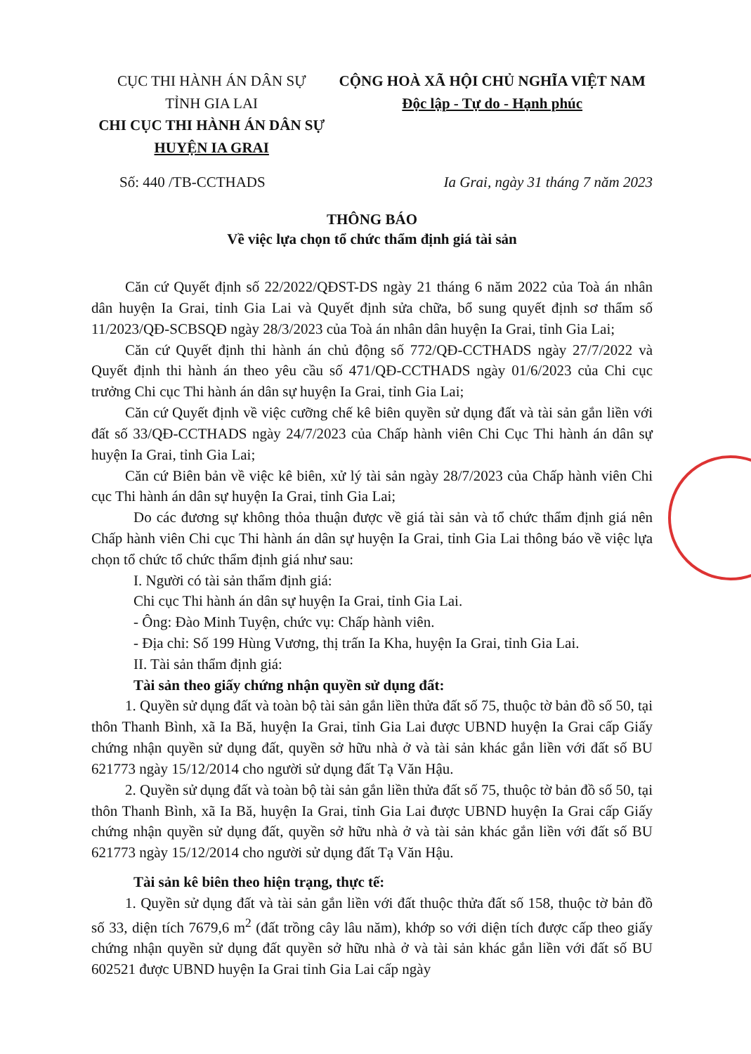CỤC THI HÀNH ÁN DÂN SỰ
TỈNH GIA LAI
CHI CỤC THI HÀNH ÁN DÂN SỰ
HUYỆN IA GRAI
CỘNG HOÀ XÃ HỘI CHỦ NGHĨA VIỆT NAM
Độc lập - Tự do - Hạnh phúc
Số: 440 /TB-CCTHADS Ia Grai, ngày 31 tháng 7 năm 2023
THÔNG BÁO
Về việc lựa chọn tổ chức thẩm định giá tài sản
Căn cứ Quyết định số 22/2022/QĐST-DS ngày 21 tháng 6 năm 2022 của Toà án nhân dân huyện Ia Grai, tỉnh Gia Lai và Quyết định sửa chữa, bổ sung quyết định sơ thẩm số 11/2023/QĐ-SCBSQĐ ngày 28/3/2023 của Toà án nhân dân huyện Ia Grai, tỉnh Gia Lai;
Căn cứ Quyết định thi hành án chủ động số 772/QĐ-CCTHADS ngày 27/7/2022 và Quyết định thi hành án theo yêu cầu số 471/QĐ-CCTHADS ngày 01/6/2023 của Chi cục trưởng Chi cục Thi hành án dân sự huyện Ia Grai, tỉnh Gia Lai;
Căn cứ Quyết định về việc cưỡng chế kê biên quyền sử dụng đất và tài sản gắn liền với đất số 33/QĐ-CCTHADS ngày 24/7/2023 của Chấp hành viên Chi Cục Thi hành án dân sự huyện Ia Grai, tỉnh Gia Lai;
Căn cứ Biên bản về việc kê biên, xử lý tài sản ngày 28/7/2023 của Chấp hành viên Chi cục Thi hành án dân sự huyện Ia Grai, tỉnh Gia Lai;
Do các đương sự không thỏa thuận được về giá tài sản và tổ chức thẩm định giá nên Chấp hành viên Chi cục Thi hành án dân sự huyện Ia Grai, tỉnh Gia Lai thông báo về việc lựa chọn tổ chức tổ chức thẩm định giá như sau:
I. Người có tài sản thẩm định giá:
Chi cục Thi hành án dân sự huyện Ia Grai, tỉnh Gia Lai.
- Ông: Đào Minh Tuyện, chức vụ: Chấp hành viên.
- Địa chỉ: Số 199 Hùng Vương, thị trấn Ia Kha, huyện Ia Grai, tỉnh Gia Lai.
II. Tài sản thẩm định giá:
Tài sản theo giấy chứng nhận quyền sử dụng đất:
1. Quyền sử dụng đất và toàn bộ tài sản gắn liền thửa đất số 75, thuộc tờ bản đồ số 50, tại thôn Thanh Bình, xã Ia Bă, huyện Ia Grai, tỉnh Gia Lai được UBND huyện Ia Grai cấp Giấy chứng nhận quyền sử dụng đất, quyền sở hữu nhà ở và tài sản khác gắn liền với đất số BU 621773 ngày 15/12/2014 cho người sử dụng đất Tạ Văn Hậu.
2. Quyền sử dụng đất và toàn bộ tài sản gắn liền thửa đất số 75, thuộc tờ bản đồ số 50, tại thôn Thanh Bình, xã Ia Bă, huyện Ia Grai, tỉnh Gia Lai được UBND huyện Ia Grai cấp Giấy chứng nhận quyền sử dụng đất, quyền sở hữu nhà ở và tài sản khác gắn liền với đất số BU 621773 ngày 15/12/2014 cho người sử dụng đất Tạ Văn Hậu.
Tài sản kê biên theo hiện trạng, thực tế:
1. Quyền sử dụng đất và tài sản gắn liền với đất thuộc thửa đất số 158, thuộc tờ bản đồ số 33, diện tích 7679,6 m<sup>2</sup> (đất trồng cây lâu năm), khớp so với diện tích được cấp theo giấy chứng nhận quyền sử dụng đất quyền sở hữu nhà ở và tài sản khác gắn liền với đất số BU 602521 được UBND huyện Ia Grai tỉnh Gia Lai cấp ngày